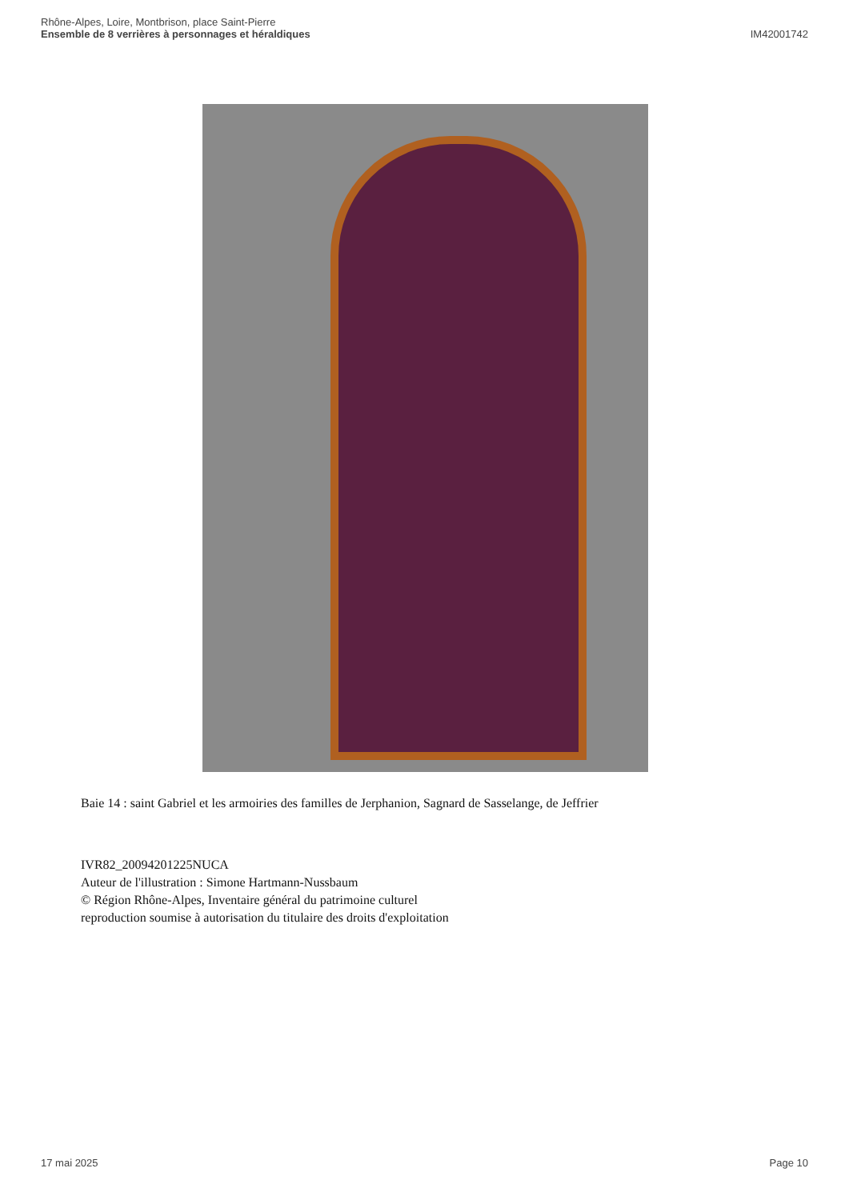Rhône-Alpes, Loire, Montbrison, place Saint-Pierre
Ensemble de 8 verrières à personnages et héraldiques
IM42001742
Baie 14 : saint Gabriel et les armoiries des familles de Jerphanion, Sagnard de Sasselange, de Jeffrier
IVR82_20094201225NUCA
Auteur de l'illustration : Simone Hartmann-Nussbaum
© Région Rhône-Alpes, Inventaire général du patrimoine culturel
reproduction soumise à autorisation du titulaire des droits d'exploitation
17 mai 2025 Page 10